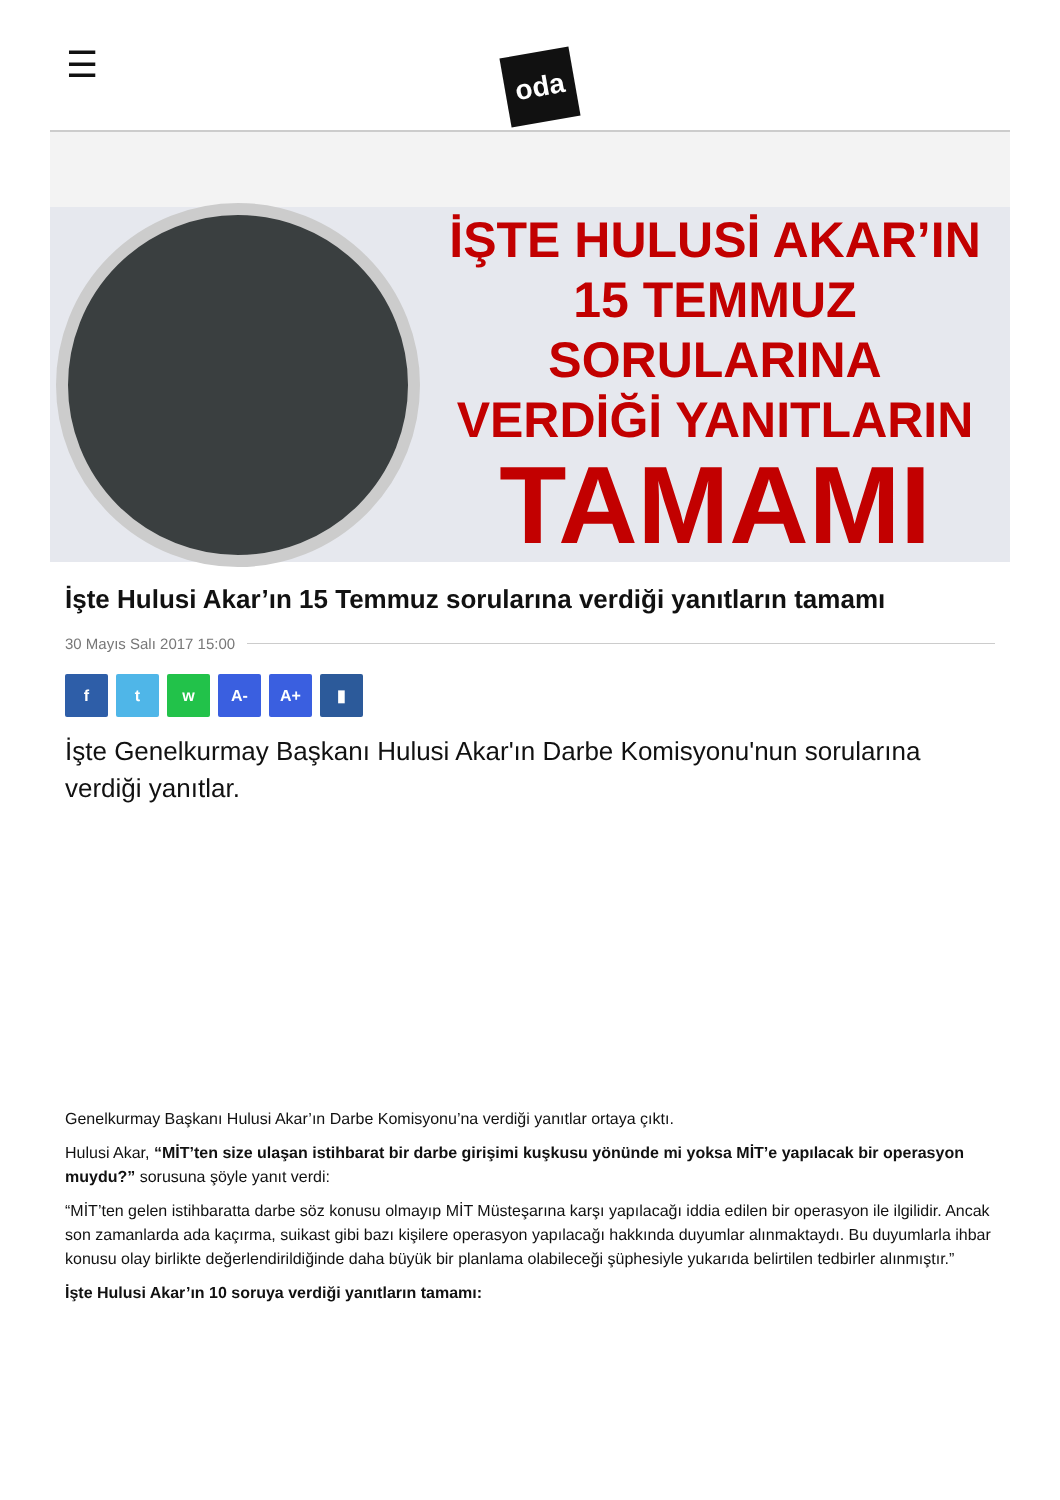☰
oda
İŞTE HULUSİ AKAR’IN
15 TEMMUZ SORULARINA
VERDİĞİ YANITLARIN
TAMAMI
İşte Hulusi Akar’ın 15 Temmuz sorularına verdiği yanıtların tamamı
30 Mayıs Salı 2017 15:00
f t w A- A+ ▮
İşte Genelkurmay Başkanı Hulusi Akar'ın Darbe Komisyonu'nun sorularına verdiği yanıtlar.
Genelkurmay Başkanı Hulusi Akar’ın Darbe Komisyonu’na verdiği yanıtlar ortaya çıktı.
Hulusi Akar, “MİT’ten size ulaşan istihbarat bir darbe girişimi kuşkusu yönünde mi yoksa MİT’e yapılacak bir operasyon muydu?” sorusuna şöyle yanıt verdi:
“MİT’ten gelen istihbaratta darbe söz konusu olmayıp MİT Müsteşarına karşı yapılacağı iddia edilen bir operasyon ile ilgilidir. Ancak son zamanlarda ada kaçırma, suikast gibi bazı kişilere operasyon yapılacağı hakkında duyumlar alınmaktaydı. Bu duyumlarla ihbar konusu olay birlikte değerlendirildiğinde daha büyük bir planlama olabileceği şüphesiyle yukarıda belirtilen tedbirler alınmıştır.”
İşte Hulusi Akar’ın 10 soruya verdiği yanıtların tamamı: